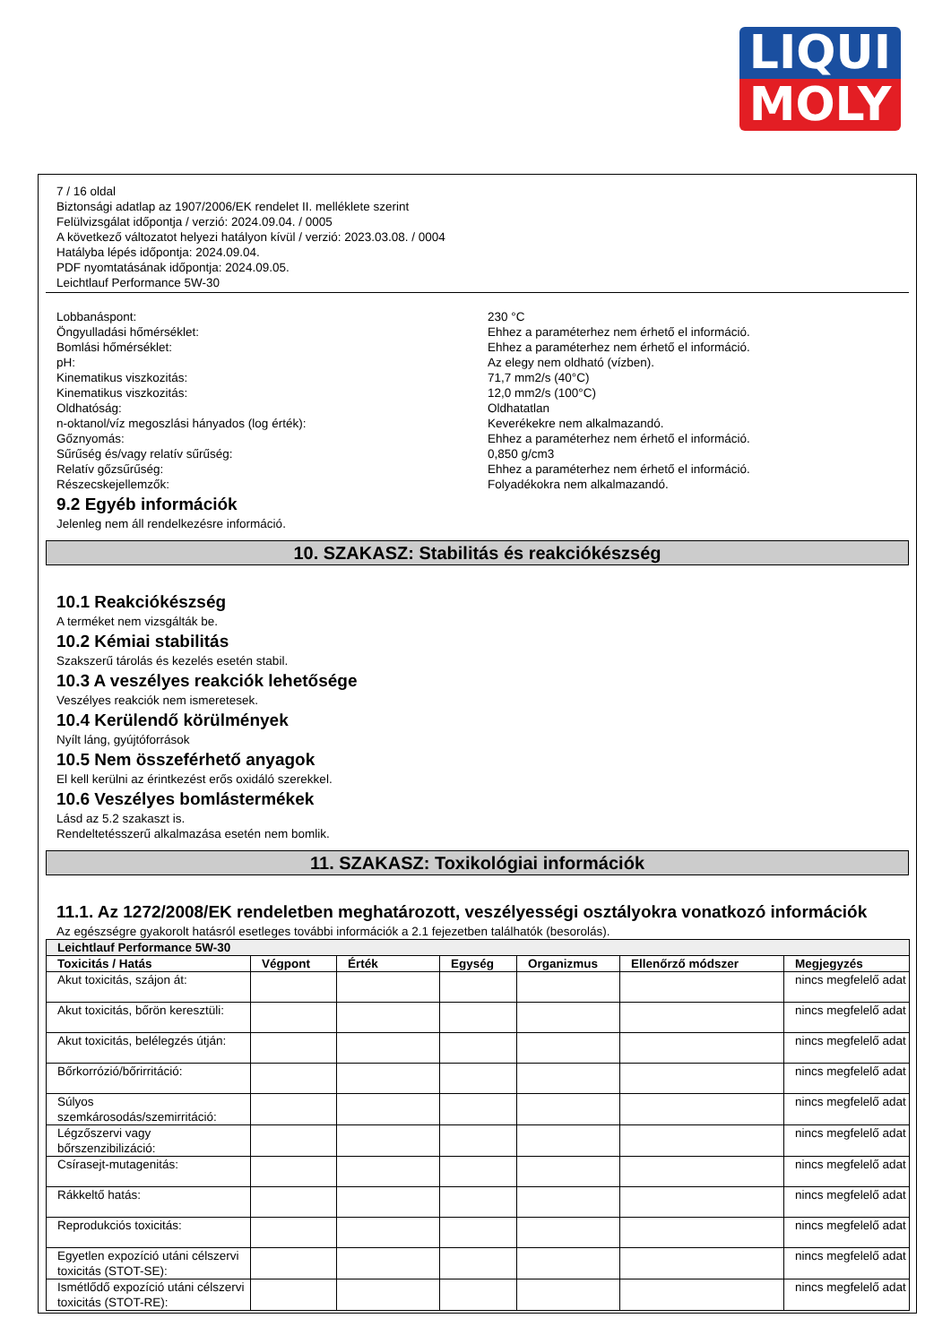LIQUI
MOLY
7 / 16 oldal
Biztonsági adatlap az 1907/2006/EK rendelet II. melléklete szerint
Felülvizsgálat időpontja / verzió: 2024.09.04. / 0005
A következő változatot helyezi hatályon kívül / verzió: 2023.03.08. / 0004
Hatályba lépés időpontja: 2024.09.04.
PDF nyomtatásának időpontja: 2024.09.05.
Leichtlauf Performance 5W-30
Lobbanáspont: 230 °C
Öngyulladási hőmérséklet: Ehhez a paraméterhez nem érhető el információ.
Bomlási hőmérséklet: Ehhez a paraméterhez nem érhető el információ.
pH: Az elegy nem oldható (vízben).
Kinematikus viszkozitás: 71,7 mm2/s (40°C)
Kinematikus viszkozitás: 12,0 mm2/s (100°C)
Oldhatóság: Oldhatatlan
n-oktanol/víz megoszlási hányados (log érték): Keverékekre nem alkalmazandó.
Gőznyomás: Ehhez a paraméterhez nem érhető el információ.
Sűrűség és/vagy relatív sűrűség: 0,850 g/cm3
Relatív gőzsűrűség: Ehhez a paraméterhez nem érhető el információ.
Részecskejellemzők: Folyadékokra nem alkalmazandó.
9.2 Egyéb információk
Jelenleg nem áll rendelkezésre információ.
10. SZAKASZ: Stabilitás és reakciókészség
10.1 Reakciókészség
A terméket nem vizsgálták be.
10.2 Kémiai stabilitás
Szakszerű tárolás és kezelés esetén stabil.
10.3 A veszélyes reakciók lehetősége
Veszélyes reakciók nem ismeretesek.
10.4 Kerülendő körülmények
Nyílt láng, gyújtóforrások
10.5 Nem összeférhető anyagok
El kell kerülni az érintkezést erős oxidáló szerekkel.
10.6 Veszélyes bomlástermékek
Lásd az 5.2 szakaszt is.
Rendeltetésszerű alkalmazása esetén nem bomlik.
11. SZAKASZ: Toxikológiai információk
11.1. Az 1272/2008/EK rendeletben meghatározott, veszélyességi osztályokra vonatkozó információk
Az egészségre gyakorolt hatásról esetleges további információk a 2.1 fejezetben találhatók (besorolás).
| Leichtlauf Performance 5W-30 | | | | | | |
| --- | --- | --- | --- | --- | --- | --- |
| Toxicitás / Hatás | Végpont | Érték | Egység | Organizmus | Ellenőrző módszer | Megjegyzés |
| Akut toxicitás, szájon át: | | | | | | nincs megfelelő adat |
| Akut toxicitás, bőrön keresztüli: | | | | | | nincs megfelelő adat |
| Akut toxicitás, belélegzés útján: | | | | | | nincs megfelelő adat |
| Bőrkorrózió/bőrirritáció: | | | | | | nincs megfelelő adat |
| Súlyos szemkárosodás/szemirritáció: | | | | | | nincs megfelelő adat |
| Légzőszervi vagy bőrszenzibilizáció: | | | | | | nincs megfelelő adat |
| Csírasejt-mutagenitás: | | | | | | nincs megfelelő adat |
| Rákkeltő hatás: | | | | | | nincs megfelelő adat |
| Reprodukciós toxicitás: | | | | | | nincs megfelelő adat |
| Egyetlen expozíció utáni célszervi toxicitás (STOT-SE): | | | | | | nincs megfelelő adat |
| Ismétlődő expozíció utáni célszervi toxicitás (STOT-RE): | | | | | | nincs megfelelő adat |